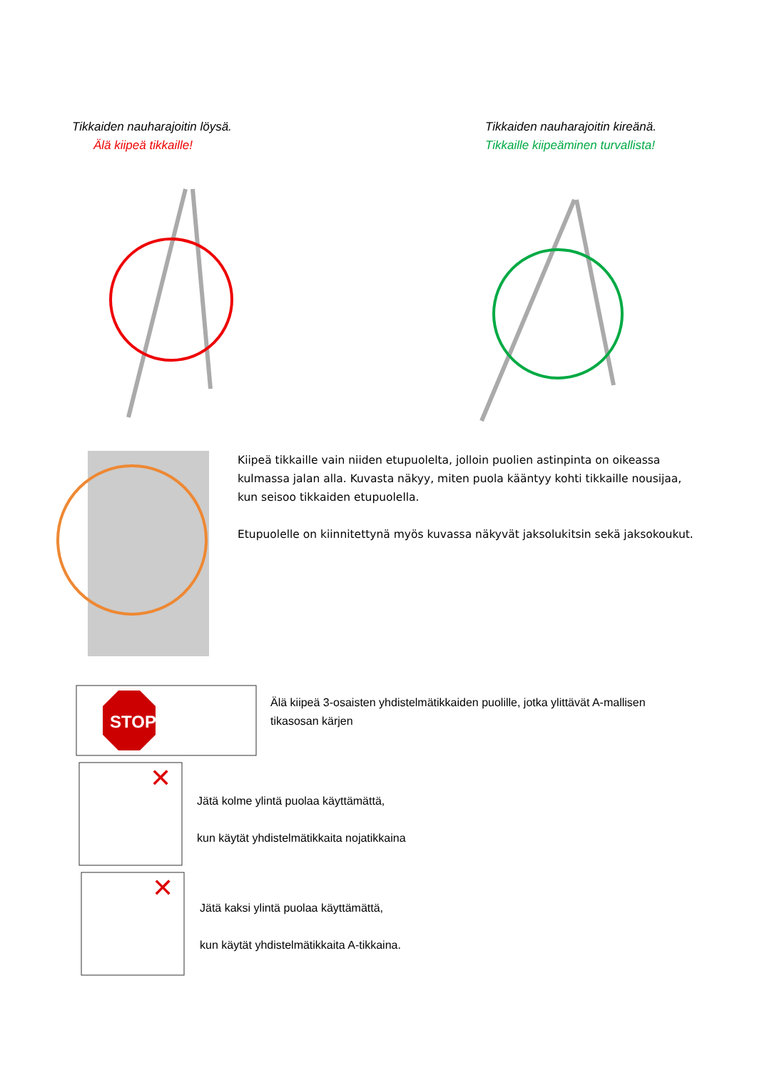Tikkaiden nauharajoitin löysä.
Älä kiipeä tikkaille!
Tikkaiden nauharajoitin kireänä.
Tikkaille kiipeäminen turvallista!
Kiipeä tikkaille vain niiden etupuolelta, jolloin puolien astinpinta on oikeassa kulmassa jalan alla. Kuvasta näkyy, miten puola kääntyy kohti tikkaille nousijaa, kun seisoo tikkaiden etupuolella.
Etupuolelle on kiinnitettynä myös kuvassa näkyvät jaksolukitsin sekä jaksokoukut.
STOP
Älä kiipeä 3-osaisten yhdistelmätikkaiden puolille, jotka ylittävät A-mallisen tikasosan kärjen
✕
Jätä kolme ylintä puolaa käyttämättä,
kun käytät yhdistelmätikkaita nojatikkaina
✕
Jätä kaksi ylintä puolaa käyttämättä,
kun käytät yhdistelmätikkaita A-tikkaina.